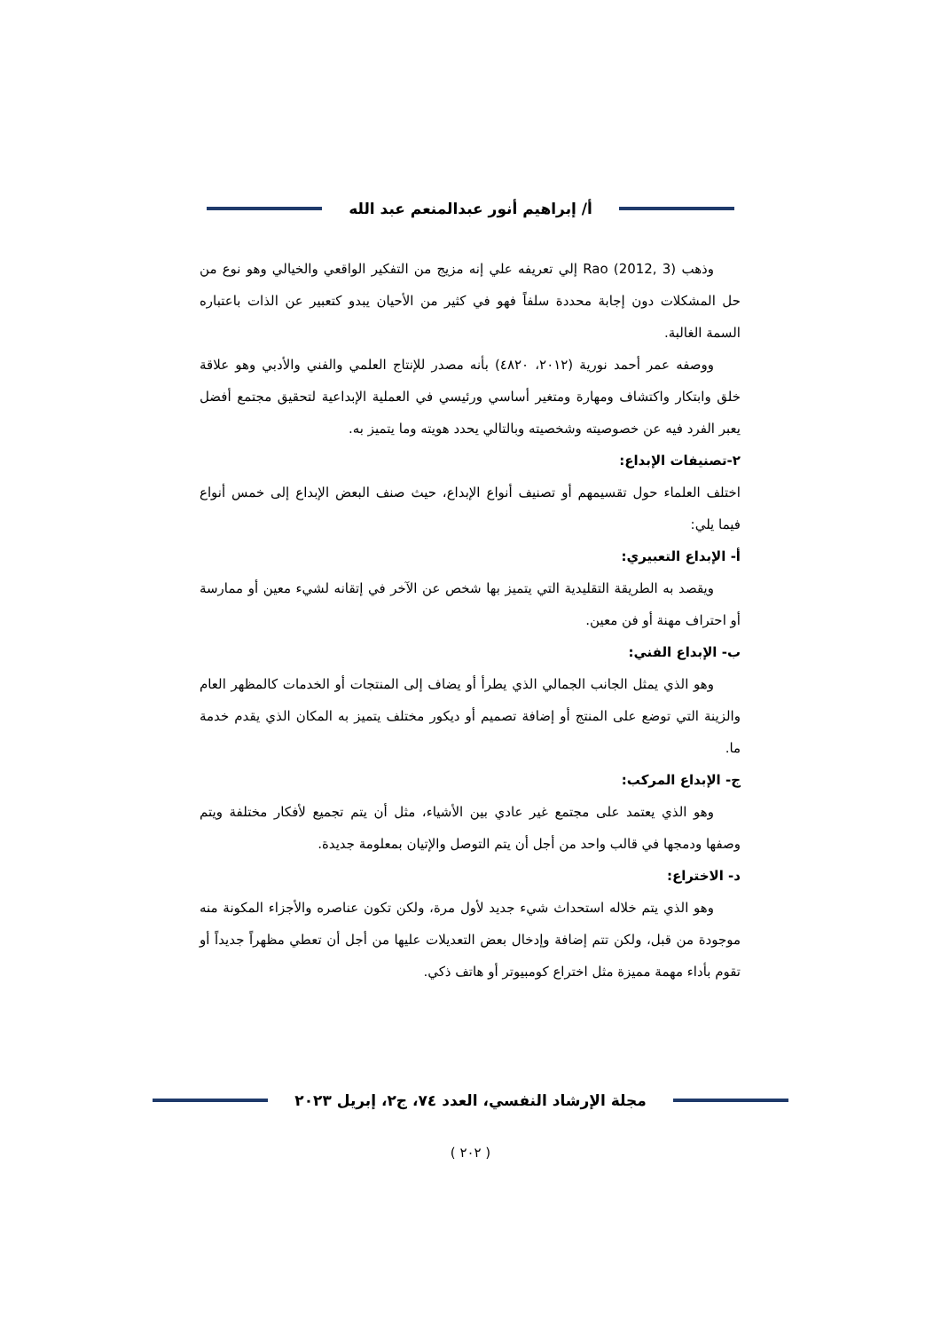أ/ إبراهيم أنور عبدالمنعم عبد الله
وذهب Rao (2012, 3) إلي تعريفه علي إنه مزيج من التفكير الواقعي والخيالي وهو نوع من حل المشكلات دون إجابة محددة سلفاً فهو في كثير من الأحيان يبدو كتعبير عن الذات باعتباره السمة الغالبة.
ووصفه عمر أحمد نورية (٢٠١٢، ٤٨٢٠) بأنه مصدر للإنتاج العلمي والفني والأدبي وهو علاقة خلق وابتكار واكتشاف ومهارة ومتغير أساسي ورئيسي في العملية الإبداعية لتحقيق مجتمع أفضل يعبر الفرد فيه عن خصوصيته وشخصيته وبالتالي يحدد هويته وما يتميز به.
٢-تصنيفات الإبداع:
اختلف العلماء حول تقسيمهم أو تصنيف أنواع الإبداع، حيث صنف البعض الإبداع إلى خمس أنواع فيما يلي:
أ- الإبداع التعبيري:
ويقصد به الطريقة التقليدية التي يتميز بها شخص عن الآخر في إتقانه لشيء معين أو ممارسة أو احتراف مهنة أو فن معين.
ب- الإبداع الفني:
وهو الذي يمثل الجانب الجمالي الذي يطرأ أو يضاف إلى المنتجات أو الخدمات كالمظهر العام والزينة التي توضع على المنتج أو إضافة تصميم أو ديكور مختلف يتميز به المكان الذي يقدم خدمة ما.
ج- الإبداع المركب:
وهو الذي يعتمد على مجتمع غير عادي بين الأشياء، مثل أن يتم تجميع لأفكار مختلفة ويتم وصفها ودمجها في قالب واحد من أجل أن يتم التوصل والإتيان بمعلومة جديدة.
د- الاختراع:
وهو الذي يتم خلاله استحداث شيء جديد لأول مرة، ولكن تكون عناصره والأجزاء المكونة منه موجودة من قبل، ولكن تتم إضافة وإدخال بعض التعديلات عليها من أجل أن تعطي مظهراً جديداً أو تقوم بأداء مهمة مميزة مثل اختراع كومبيوتر أو هاتف ذكي.
مجلة الإرشاد النفسي، العدد ٧٤، ج٢، إبريل ٢٠٢٣
( ٢٠٢ )